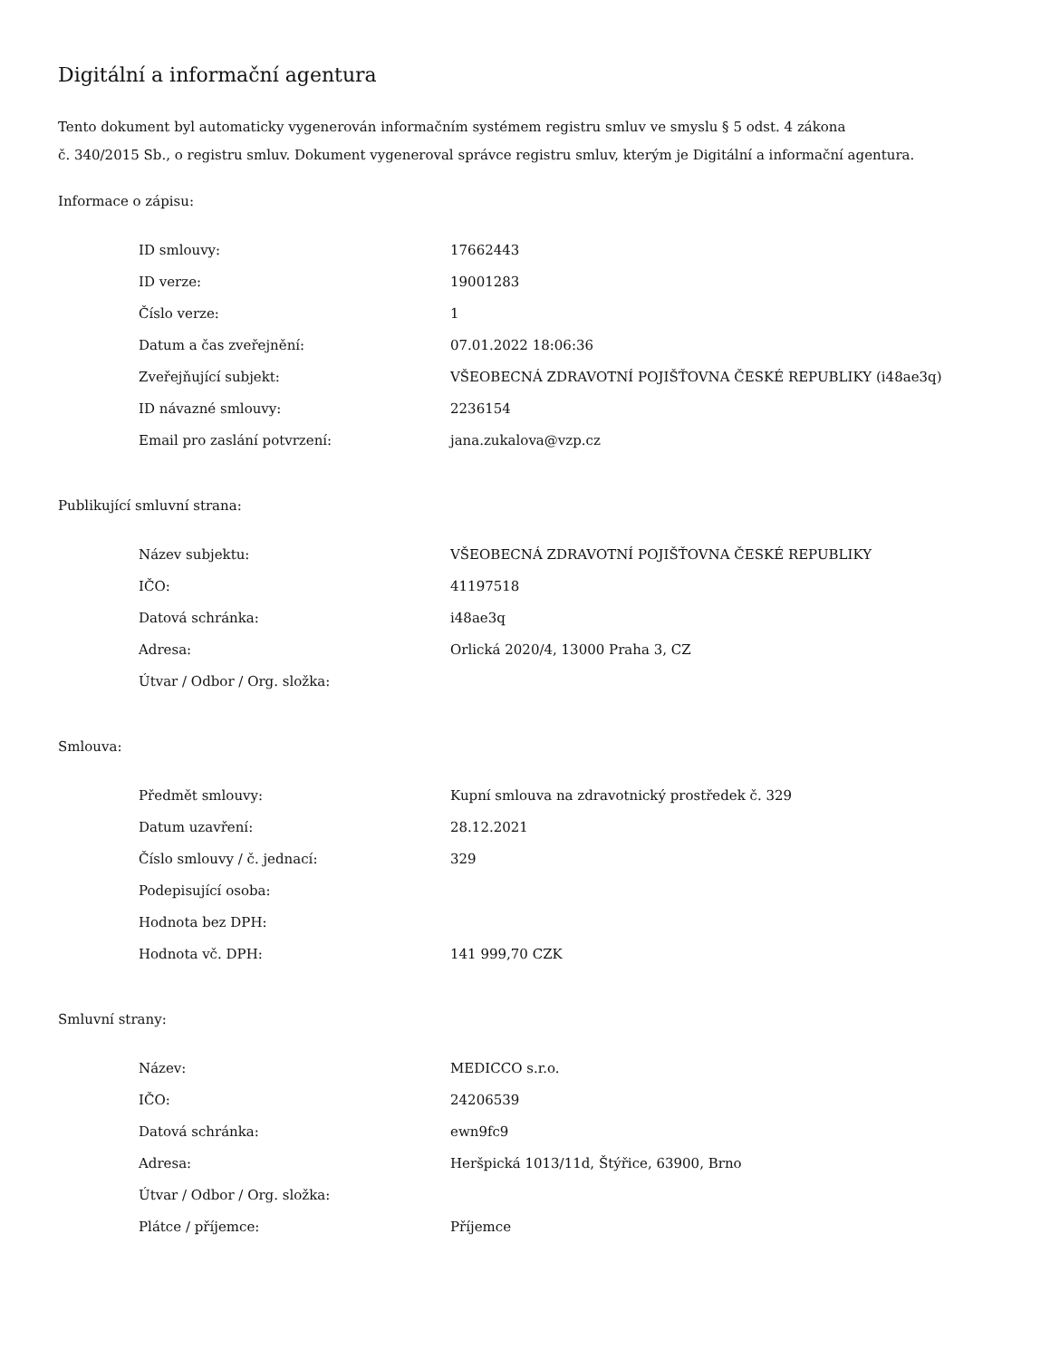Digitální a informační agentura
Tento dokument byl automaticky vygenerován informačním systémem registru smluv ve smyslu § 5 odst. 4 zákona
č. 340/2015 Sb., o registru smluv. Dokument vygeneroval správce registru smluv, kterým je Digitální a informační agentura.
Informace o zápisu:
| ID smlouvy: | 17662443 |
| ID verze: | 19001283 |
| Číslo verze: | 1 |
| Datum a čas zveřejnění: | 07.01.2022 18:06:36 |
| Zveřejňující subjekt: | VŠEOBECNÁ ZDRAVOTNÍ POJIŠŤOVNA ČESKÉ REPUBLIKY (i48ae3q) |
| ID návazné smlouvy: | 2236154 |
| Email pro zaslání potvrzení: | jana.zukalova@vzp.cz |
Publikující smluvní strana:
| Název subjektu: | VŠEOBECNÁ ZDRAVOTNÍ POJIŠŤOVNA ČESKÉ REPUBLIKY |
| IČO: | 41197518 |
| Datová schránka: | i48ae3q |
| Adresa: | Orlická 2020/4, 13000 Praha 3, CZ |
| Útvar / Odbor / Org. složka: | |
Smlouva:
| Předmět smlouvy: | Kupní smlouva na zdravotnický prostředek č. 329 |
| Datum uzavření: | 28.12.2021 |
| Číslo smlouvy / č. jednací: | 329 |
| Podepisující osoba: | |
| Hodnota bez DPH: | |
| Hodnota vč. DPH: | 141 999,70 CZK |
Smluvní strany:
| Název: | MEDICCO s.r.o. |
| IČO: | 24206539 |
| Datová schránka: | ewn9fc9 |
| Adresa: | Heršpická 1013/11d, Štýřice, 63900, Brno |
| Útvar / Odbor / Org. složka: | |
| Plátce / příjemce: | Příjemce |